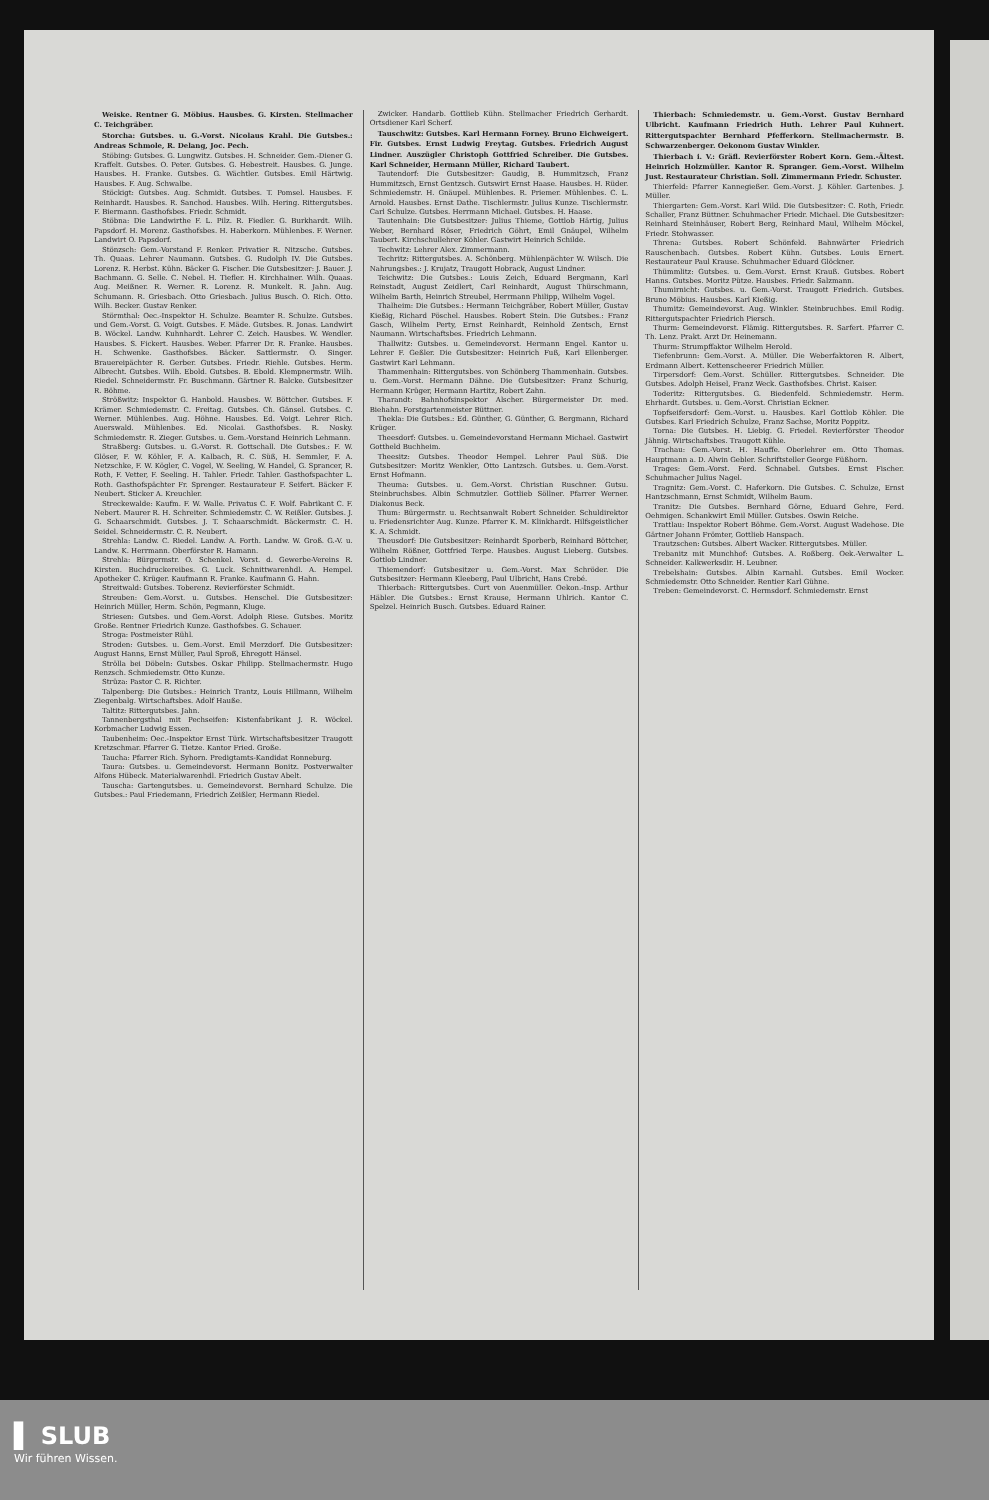Weiske. Rentner G. Möbius. Hausbes. G. Kirsten. Stellmacher C. Teichgräber.
Storcha: Gutsbes. u. G.-Vorst. Nicolaus Krahl. Die Gutsbes.: Andreas Schmole, R. Delang, Joc. Pech.
Stöbing: Gutsbes. G. Lungwitz. Gutsbes. H. Schneider. Gem.-Diener G. Kraffelt. Gutsbes. O. Peter. Gutsbes. G. Hebestreit. Hausbes. G. Junge. Hausbes. H. Franke. Gutsbes. G. Wächtler. Gutsbes. Emil Härtwig. Hausbes. F. Aug. Schwalbe.
Stöckigt: Gutsbes. Aug. Schmidt. Gutsbes. T. Pomsel. Hausbes. F. Reinhardt. Hausbes. R. Sanchod. Hausbes. Wilh. Hering. Rittergutsbes. F. Biermann. Gasthofsbes. Friedr. Schmidt.
Stöbna: Die Landwirthe F. L. Pilz. R. Fiedler. G. Burkhardt. Wilh. Papsdorf. H. Morenz. Gasthofsbes. H. Haberkorn. Mühlenbes. F. Werner. Landwirt O. Papsdorf.
Stönzsch: Gem.-Vorstand F. Renker. Privatier R. Nitzsche. Gutsbes. Th. Quaas. Lehrer Naumann. Gutsbes. G. Rudolph IV. Die Gutsbes. Lorenz. R. Herbst. Kühn. Bäcker G. Fischer. Die Gutsbesitzer: J. Bauer. J. Bachmann. G. Selle. C. Nebel. H. Tiefler. H. Kirchhainer. Wilh. Quaas. Aug. Meißner. R. Werner. R. Lorenz. R. Munkelt. R. Jahn. Aug. Schumann. R. Griesbach. Otto Griesbach. Julius Busch. O. Rich. Otto. Wilh. Becker. Gustav Renker.
Störmthal: Oec.-Inspektor H. Schulze. Beamter R. Schulze. Gutsbes. und Gem.-Vorst. G. Voigt. Gutsbes. F. Mäde. Gutsbes. R. Jonas. Landwirt B. Wöckel. Landw. Kuhnhardt. Lehrer C. Zeich. Hausbes. W. Wendler. Hausbes. S. Fickert. Hausbes. Weber. Pfarrer Dr. R. Franke. Hausbes. H. Schwenke. Gasthofsbes. Bäcker. Sattlermstr. O. Singer. Brauereipächter R. Gerber. Gutsbes. Friedr. Riehle. Gutsbes. Herm. Albrecht. Gutsbes. Wilh. Ebold. Gutsbes. B. Ebold. Klempnermstr. Wilh. Riedel. Schneidermstr. Fr. Buschmann. Gärtner R. Balcke. Gutsbesitzer R. Böhme.
Strößwitz: Inspektor G. Hanbold. Hausbes. W. Böttcher. Gutsbes. F. Krämer. Schmiedemstr. C. Freitag. Gutsbes. Ch. Gänsel. Gutsbes. C. Werner. Mühlenbes. Aug. Höhne. Hausbes. Ed. Voigt. Lehrer Rich. Auerswald. Mühlenbes. Ed. Nicolai. Gasthofsbes. R. Nosky. Schmiedemstr. R. Zieger. Gutsbes. u. Gem.-Vorstand Heinrich Lehmann.
Straßberg: Gutsbes. u. G.-Vorst. R. Gottschall. Die Gutsbes.: F. W. Glöser, F. W. Köhler, F. A. Kalbach, R. C. Süß, H. Semmler, F. A. Netzschke, F. W. Kögler, C. Vogel, W. Seeling, W. Handel, G. Sprancer, R. Roth, F. Vetter, F. Seeling. H. Tahler. Friedr. Tahler. Gasthofspachter L. Roth. Gasthofspächter Fr. Sprenger. Restaurateur F. Seifert. Bäcker F. Neubert. Sticker A. Kreuchler.
Streckewalde: Kaufm. F. W. Walle. Privatus C. F. Wolf. Fabrikant C. F. Nebert. Maurer R. H. Schreiter. Schmiedemstr. C. W. Reißler. Gutsbes. J. G. Schaarschmidt. Gutsbes. J. T. Schaarschmidt. Bäckermstr. C. H. Seidel. Schneidermstr. C. R. Neubert.
Strehla: Landw. C. Riedel. Landw. A. Forth. Landw. W. Groß. G.-V. u. Landw. K. Herrmann. Oberförster R. Hamann.
Strehla: Bürgermstr. O. Schenkel. Vorst. d. Gewerbe-Vereins R. Kirsten. Buchdruckereibes. G. Luck. Schnittwarenhdl. A. Hempel. Apotheker C. Krüger. Kaufmann R. Franke. Kaufmann G. Hahn.
Streitwald: Gutsbes. Toberenz. Revierförster Schmidt.
Streuben: Gem.-Vorst. u. Gutsbes. Henschel. Die Gutsbesitzer: Heinrich Müller, Herm. Schön, Pegmann, Kluge.
Striesen: Gutsbes. und Gem.-Vorst. Adolph Riese. Gutsbes. Moritz Große. Rentner Friedrich Kunze. Gasthofsbes. G. Schauer.
Stroga: Postmeister Rühl.
Stroden: Gutsbes. u. Gem.-Vorst. Emil Merzdorf. Die Gutsbesitzer: August Hanns, Ernst Müller, Paul Sproß, Ehregott Hänsel.
Strölla bei Döbeln: Gutsbes. Oskar Philipp. Stellmachermstr. Hugo Renzsch. Schmiedemstr. Otto Kunze.
Strüza: Pastor C. R. Richter.
Talpenberg: Die Gutsbes.: Heinrich Trantz, Louis Hillmann, Wilhelm Ziegenbalg. Wirtschaftsbes. Adolf Hauße.
Taltitz: Rittergutsbes. Jahn.
Tannenbergsthal mit Pechseifen: Kistenfabrikant J. R. Wöckel. Korbmacher Ludwig Essen.
Taubenheim: Oec.-Inspektor Ernst Türk. Wirtschaftsbesitzer Traugott Kretzschmar. Pfarrer G. Tietze. Kantor Fried. Große.
Taucha: Pfarrer Rich. Syhorn. Predigtamts-Kandidat Ronneburg.
Taura: Gutsbes. u. Gemeindevorst. Hermann Bonitz. Postverwalter Alfons Hübeck. Materialwarenhdl. Friedrich Gustav Abelt.
Tauscha: Gartengutsbes. u. Gemeindevorst. Bernhard Schulze. Die Gutsbes.: Paul Friedemann, Friedrich Zeißler, Hermann Riedel.
Zwicker. Handarb. Gottlieb Kühn. Stellmacher Friedrich Gerhardt. Ortsdiener Karl Scherf.
Tauschwitz: Gutsbes. Karl Hermann Forney. Bruno Eichweigert. Fir. Gutsbes. Ernst Ludwig Freytag. Gutsbes. Friedrich August Lindner. Auszügler Christoph Gottfried Schreiber. Die Gutsbes. Karl Schneider, Hermann Müller, Richard Taubert.
Tautendorf: Die Gutsbesitzer: Gaudig, B. Hummitzsch, Franz Hummitzsch, Ernst Gentzsch. Gutswirt Ernst Haase. Hausbes. H. Rüder. Schmiedemstr. H. Gnäupel. Mühlenbes. R. Priemer. Mühlenbes. C. L. Arnold. Hausbes. Ernst Dathe. Tischlermstr. Julius Kunze. Tischlermstr. Carl Schulze. Gutsbes. Herrmann Michael. Gutsbes. H. Haase.
Tautenhain: Die Gutsbesitzer: Julius Thieme, Gottlob Härtig, Julius Weber, Bernhard Röser, Friedrich Göhrt, Emil Gnäupel, Wilhelm Taubert. Kirchschullehrer Köhler. Gastwirt Heinrich Schilde.
Techwitz: Lehrer Alex. Zimmermann.
Techritz: Rittergutsbes. A. Schönberg. Mühlenpächter W. Wilsch. Die Nahrungsbes.: J. Krujatz, Traugott Hobrack, August Lindner.
Teichwitz: Die Gutsbes.: Louis Zeich, Eduard Bergmann, Karl Reinstadt, August Zeidlert, Carl Reinhardt, August Thürschmann, Wilhelm Barth, Heinrich Streubel, Herrmann Philipp, Wilhelm Vogel.
Thalheim: Die Gutsbes.: Hermann Teichgräber, Robert Müller, Gustav Kießig, Richard Pöschel. Hausbes. Robert Stein. Die Gutsbes.: Franz Gasch, Wilhelm Perty, Ernst Reinhardt, Reinhold Zentsch, Ernst Naumann. Wirtschaftsbes. Friedrich Lehmann.
Thallwitz: Gutsbes. u. Gemeindevorst. Hermann Engel. Kantor u. Lehrer F. Geßler. Die Gutsbesitzer: Heinrich Fuß, Karl Ellenberger. Gastwirt Karl Lehmann.
Thammenhain: Rittergutsbes. von Schönberg Thammenhain. Gutsbes. u. Gem.-Vorst. Hermann Dähne. Die Gutsbesitzer: Franz Schurig, Hermann Krüger, Hermann Hartitz, Robert Zahn.
Tharandt: Bahnhofsinspektor Alscher. Bürgermeister Dr. med. Biehahn. Forstgartenmeister Büttner.
Thekla: Die Gutsbes.: Ed. Günther, G. Günther, G. Bergmann, Richard Krüger.
Theesdorf: Gutsbes. u. Gemeindevorstand Hermann Michael. Gastwirt Gottheld Buchheim.
Theesitz: Gutsbes. Theodor Hempel. Lehrer Paul Süß. Die Gutsbesitzer: Moritz Wenkler, Otto Lantzsch. Gutsbes. u. Gem.-Vorst. Ernst Hofmann.
Theuma: Gutsbes. u. Gem.-Vorst. Christian Ruschner. Gutsu. Steinbruchsbes. Albin Schmutzler. Gottlieb Söllner. Pfarrer Werner. Diakonus Beck.
Thum: Bürgermstr. u. Rechtsanwalt Robert Schneider. Schuldirektor u. Friedensrichter Aug. Kunze. Pfarrer K. M. Klinkhardt. Hilfsgeistlicher K. A. Schmidt.
Theusdorf: Die Gutsbesitzer: Reinhardt Sporberb, Reinhard Böttcher, Wilhelm Rößner, Gottfried Terpe. Hausbes. August Lieberg. Gutsbes. Gottlob Lindner.
Thiemendorf: Gutsbesitzer u. Gem.-Vorst. Max Schröder. Die Gutsbesitzer: Hermann Kleeberg, Paul Ulbricht, Hans Crebé.
Thierbach: Rittergutsbes. Curt von Auenmüller. Oekon.-Insp. Arthur Häbler. Die Gutsbes.: Ernst Krause, Hermann Uhlrich. Kantor C. Spelzel. Heinrich Busch. Gutsbes. Eduard Rainer.
Thierbach: Schmiedemstr. u. Gem.-Vorst. Gustav Bernhard Ulbricht. Kaufmann Friedrich Huth. Lehrer Paul Kuhnert. Rittergutspachter Bernhard Pfefferkorn. Stellmachermstr. B. Schwarzenberger. Oekonom Gustav Winkler.
Thierbach i. V.: Gräfl. Revierförster Robert Korn. Gem.-Ältest. Heinrich Holzmüller. Kantor R. Spranger. Gem.-Vorst. Wilhelm Just. Restaurateur Christian. Soll. Zimmermann Friedr. Schuster.
Thierfeld: Pfarrer Kannegießer. Gem.-Vorst. J. Köhler. Gartenbes. J. Müller.
Thiergarten: Gem.-Vorst. Karl Wild. Die Gutsbesitzer: C. Roth, Friedr. Schaller, Franz Büttner. Schuhmacher Friedr. Michael. Die Gutsbesitzer: Reinhard Steinhäuser, Robert Berg, Reinhard Maul, Wilhelm Möckel, Friedr. Stohwasser.
Threna: Gutsbes. Robert Schönfeld. Bahnwärter Friedrich Rauschenbach. Gutsbes. Robert Kühn. Gutsbes. Louis Ernert. Restaurateur Paul Krause. Schuhmacher Eduard Glöckner.
Thümmlitz: Gutsbes. u. Gem.-Vorst. Ernst Krauß. Gutsbes. Robert Hanns. Gutsbes. Moritz Pütze. Hausbes. Friedr. Salzmann.
Thumirnicht: Gutsbes. u. Gem.-Vorst. Traugott Friedrich. Gutsbes. Bruno Möbius. Hausbes. Karl Kießig.
Thumitz: Gemeindevorst. Aug. Winkler. Steinbruchbes. Emil Rodig. Rittergutspachter Friedrich Piersch.
Thurm: Gemeindevorst. Flämig. Rittergutsbes. R. Sarfert. Pfarrer C. Th. Lenz. Prakt. Arzt Dr. Heinemann.
Thurm: Strumpffaktor Wilhelm Herold.
Tiefenbrunn: Gem.-Vorst. A. Müller. Die Weberfaktoren R. Albert, Erdmann Albert. Kettenscheerer Friedrich Müller.
Tirpersdorf: Gem.-Vorst. Schüller. Rittergutsbes. Schneider. Die Gutsbes. Adolph Heisel, Franz Weck. Gasthofsbes. Christ. Kaiser.
Toderitz: Rittergutsbes. G. Biedenfeld. Schmiedemstr. Herm. Ehrhardt. Gutsbes. u. Gem.-Vorst. Christian Eckner.
Topfseifersdorf: Gem.-Vorst. u. Hausbes. Karl Gottlob Köhler. Die Gutsbes. Karl Friedrich Schulze, Franz Sachse, Moritz Poppitz.
Torna: Die Gutsbes. H. Liebig. G. Friedel. Revierförster Theodor Jähnig. Wirtschaftsbes. Traugott Kühle.
Trachau: Gem.-Vorst. H. Hauffe. Oberlehrer em. Otto Thomas. Hauptmann a. D. Alwin Gebler. Schriftsteller George Füßhorn.
Trages: Gem.-Vorst. Ferd. Schnabel. Gutsbes. Ernst Fischer. Schuhmacher Julius Nagel.
Tragnitz: Gem.-Vorst. C. Haferkorn. Die Gutsbes. C. Schulze, Ernst Hantzschmann, Ernst Schmidt, Wilhelm Baum.
Tranitz: Die Gutsbes. Bernhard Görne, Eduard Gehre, Ferd. Oehmigen. Schankwirt Emil Müller. Gutsbes. Oswin Reiche.
Trattlau: Inspektor Robert Böhme. Gem.-Vorst. August Wadehose. Die Gärtner Johann Frömter, Gottlieb Hanspach.
Trautzschen: Gutsbes. Albert Wacker. Rittergutsbes. Müller.
Trebanitz mit Munchhof: Gutsbes. A. Roßberg. Oek.-Verwalter L. Schneider. Kalkwerksdir. H. Leubner.
Trebelshain: Gutsbes. Albin Karnahl. Gutsbes. Emil Wocker. Schmiedemstr. Otto Schneider. Rentier Karl Gühne.
Treben: Gemeindevorst. C. Hermsdorf. Schmiedemstr. Ernst
▌ SLUB
Wir führen Wissen.